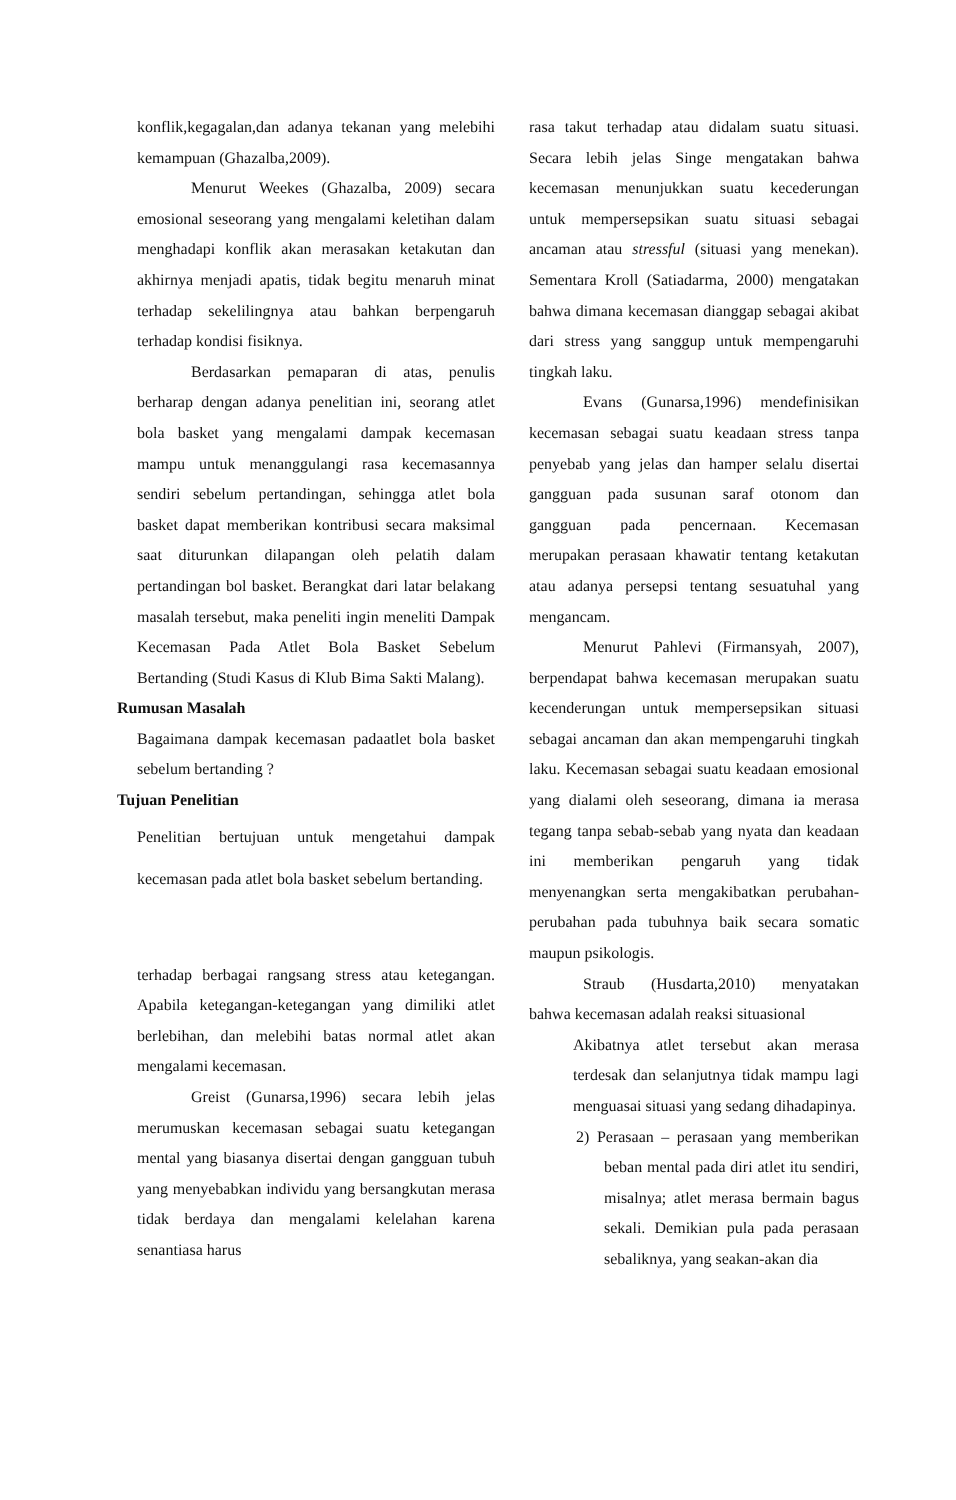konflik,kegagalan,dan adanya tekanan yang melebihi kemampuan (Ghazalba,2009).
Menurut Weekes (Ghazalba, 2009) secara emosional seseorang yang mengalami keletihan dalam menghadapi konflik akan merasakan ketakutan dan akhirnya menjadi apatis, tidak begitu menaruh minat terhadap sekelilingnya atau bahkan berpengaruh terhadap kondisi fisiknya.
Berdasarkan pemaparan di atas, penulis berharap dengan adanya penelitian ini, seorang atlet bola basket yang mengalami dampak kecemasan mampu untuk menanggulangi rasa kecemasannya sendiri sebelum pertandingan, sehingga atlet bola basket dapat memberikan kontribusi secara maksimal saat diturunkan dilapangan oleh pelatih dalam pertandingan bol basket. Berangkat dari latar belakang masalah tersebut, maka peneliti ingin meneliti Dampak Kecemasan Pada Atlet Bola Basket Sebelum Bertanding (Studi Kasus di Klub Bima Sakti Malang).
Rumusan Masalah
Bagaimana dampak kecemasan padaatlet bola basket sebelum bertanding ?
Tujuan Penelitian
Penelitian bertujuan untuk mengetahui dampak kecemasan pada atlet bola basket sebelum bertanding.
terhadap berbagai rangsang stress atau ketegangan. Apabila ketegangan-ketegangan yang dimiliki atlet berlebihan, dan melebihi batas normal atlet akan mengalami kecemasan.
Greist (Gunarsa,1996) secara lebih jelas merumuskan kecemasan sebagai suatu ketegangan mental yang biasanya disertai dengan gangguan tubuh yang menyebabkan individu yang bersangkutan merasa tidak berdaya dan mengalami kelelahan karena senantiasa harus
rasa takut terhadap atau didalam suatu situasi. Secara lebih jelas Singe mengatakan bahwa kecemasan menunjukkan suatu kecederungan untuk mempersepsikan suatu situasi sebagai ancaman atau stressful (situasi yang menekan). Sementara Kroll (Satiadarma, 2000) mengatakan bahwa dimana kecemasan dianggap sebagai akibat dari stress yang sanggup untuk mempengaruhi tingkah laku.
Evans (Gunarsa,1996) mendefinisikan kecemasan sebagai suatu keadaan stress tanpa penyebab yang jelas dan hamper selalu disertai gangguan pada susunan saraf otonom dan gangguan pada pencernaan. Kecemasan merupakan perasaan khawatir tentang ketakutan atau adanya persepsi tentang sesuatuhal yang mengancam.
Menurut Pahlevi (Firmansyah, 2007), berpendapat bahwa kecemasan merupakan suatu kecenderungan untuk mempersepsikan situasi sebagai ancaman dan akan mempengaruhi tingkah laku. Kecemasan sebagai suatu keadaan emosional yang dialami oleh seseorang, dimana ia merasa tegang tanpa sebab-sebab yang nyata dan keadaan ini memberikan pengaruh yang tidak menyenangkan serta mengakibatkan perubahan-perubahan pada tubuhnya baik secara somatic maupun psikologis.
Straub (Husdarta,2010) menyatakan bahwa kecemasan adalah reaksi situasional
Akibatnya atlet tersebut akan merasa terdesak dan selanjutnya tidak mampu lagi menguasai situasi yang sedang dihadapinya.
2) Perasaan – perasaan yang memberikan beban mental pada diri atlet itu sendiri, misalnya; atlet merasa bermain bagus sekali. Demikian pula pada perasaan sebaliknya, yang seakan-akan dia